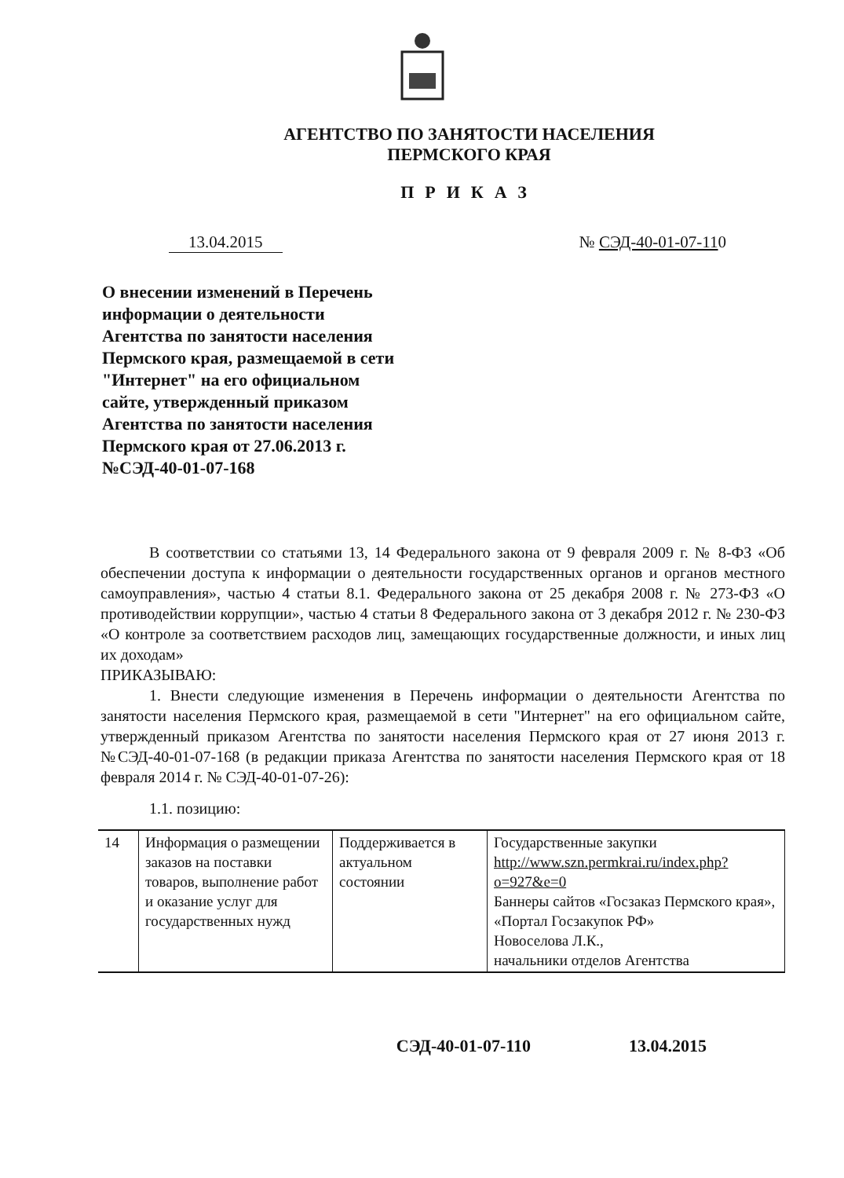АГЕНТСТВО ПО ЗАНЯТОСТИ НАСЕЛЕНИЯ
ПЕРМСКОГО КРАЯ
ПРИКАЗ
13.04.2015 № СЭД-40-01-07-110
О внесении изменений в Перечень информации о деятельности Агентства по занятости населения Пермского края, размещаемой в сети "Интернет" на его официальном сайте, утвержденный приказом Агентства по занятости населения Пермского края от 27.06.2013 г. №СЭД-40-01-07-168
В соответствии со статьями 13, 14 Федерального закона от 9 февраля 2009 г. № 8-ФЗ «Об обеспечении доступа к информации о деятельности государственных органов и органов местного самоуправления», частью 4 статьи 8.1. Федерального закона от 25 декабря 2008 г. № 273-ФЗ «О противодействии коррупции», частью 4 статьи 8 Федерального закона от 3 декабря 2012 г. № 230-ФЗ «О контроле за соответствием расходов лиц, замещающих государственные должности, и иных лиц их доходам»
ПРИКАЗЫВАЮ:
1. Внести следующие изменения в Перечень информации о деятельности Агентства по занятости населения Пермского края, размещаемой в сети "Интернет" на его официальном сайте, утвержденный приказом Агентства по занятости населения Пермского края от 27 июня 2013 г. №СЭД-40-01-07-168 (в редакции приказа Агентства по занятости населения Пермского края от 18 февраля 2014 г. № СЭД-40-01-07-26):
1.1. позицию:
| 14 | Информация о размещении заказов на поставки товаров, выполнение работ и оказание услуг для государственных нужд | Поддерживается в актуальном состоянии | Государственные закупки http://www.szn.permkrai.ru/index.php?o=927&e=0 Баннеры сайтов «Госзаказ Пермского края», «Портал Госзакупок РФ» Новоселова Л.К., начальники отделов Агентства |
СЭД-40-01-07-110 13.04.2015